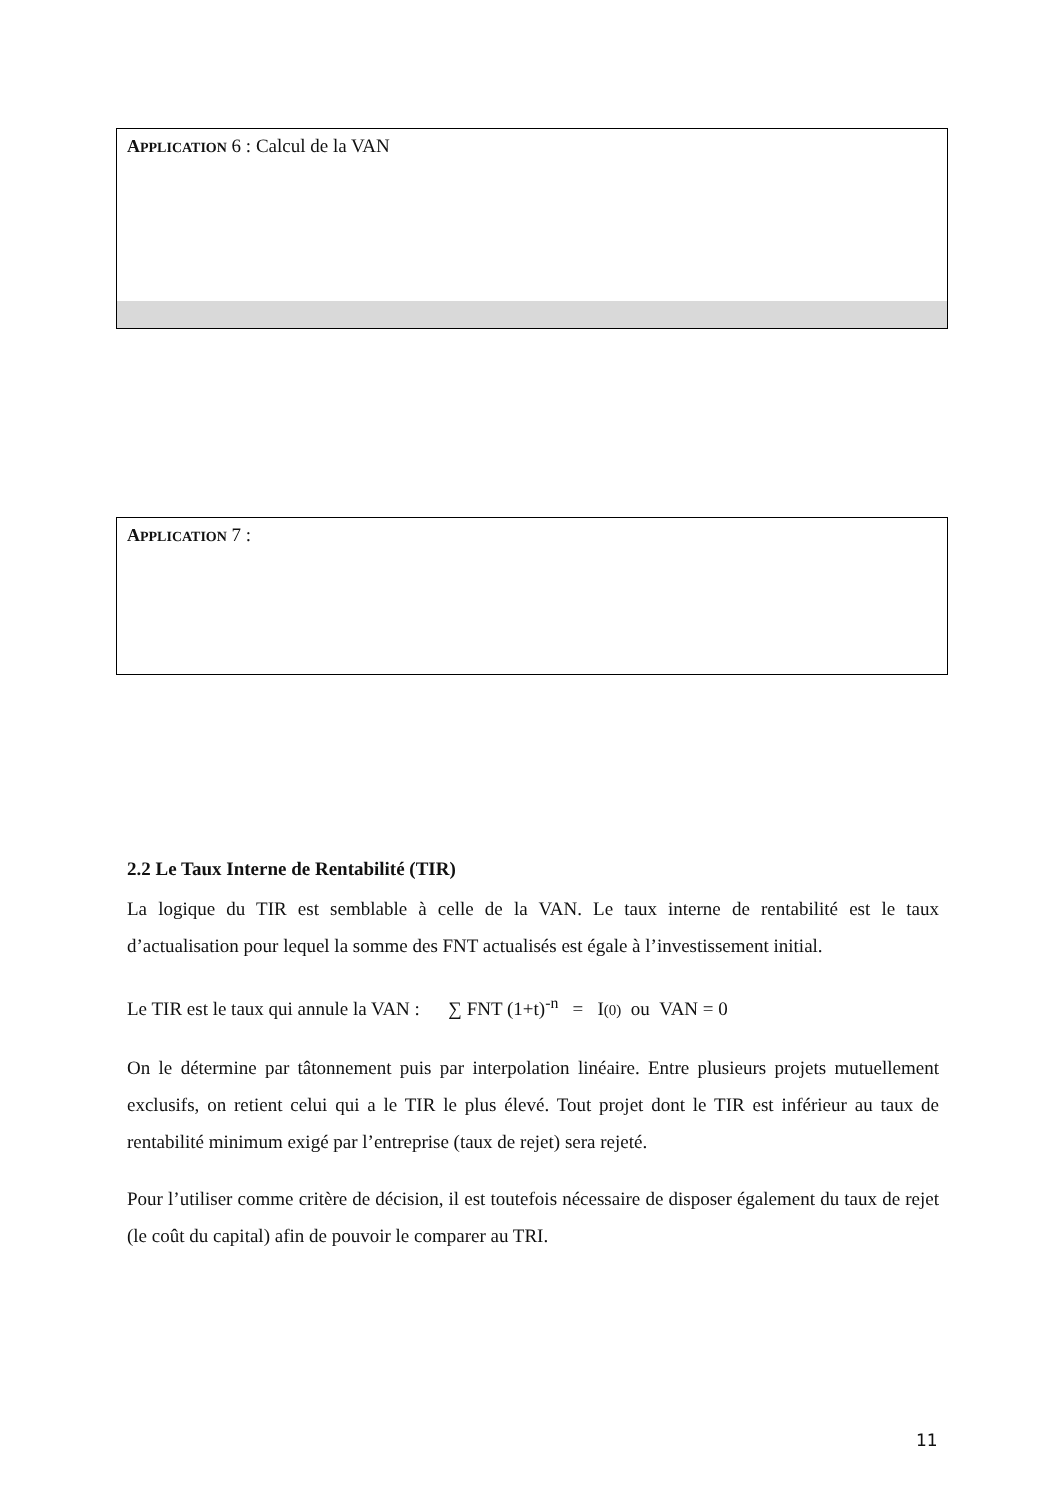APPLICATION 6 : Calcul de la VAN
APPLICATION 7 :
2.2 Le Taux Interne de Rentabilité (TIR)
La logique du TIR est semblable à celle de la VAN. Le taux interne de rentabilité est le taux d’actualisation pour lequel la somme des FNT actualisés est égale à l’investissement initial.
Le TIR est le taux qui annule la VAN : ∑ FNT (1+t)<sup>-n</sup> = I(0) ou VAN = 0
On le détermine par tâtonnement puis par interpolation linéaire. Entre plusieurs projets mutuellement exclusifs, on retient celui qui a le TIR le plus élevé. Tout projet dont le TIR est inférieur au taux de rentabilité minimum exigé par l’entreprise (taux de rejet) sera rejeté.
Pour l’utiliser comme critère de décision, il est toutefois nécessaire de disposer également du taux de rejet (le coût du capital) afin de pouvoir le comparer au TRI.
11